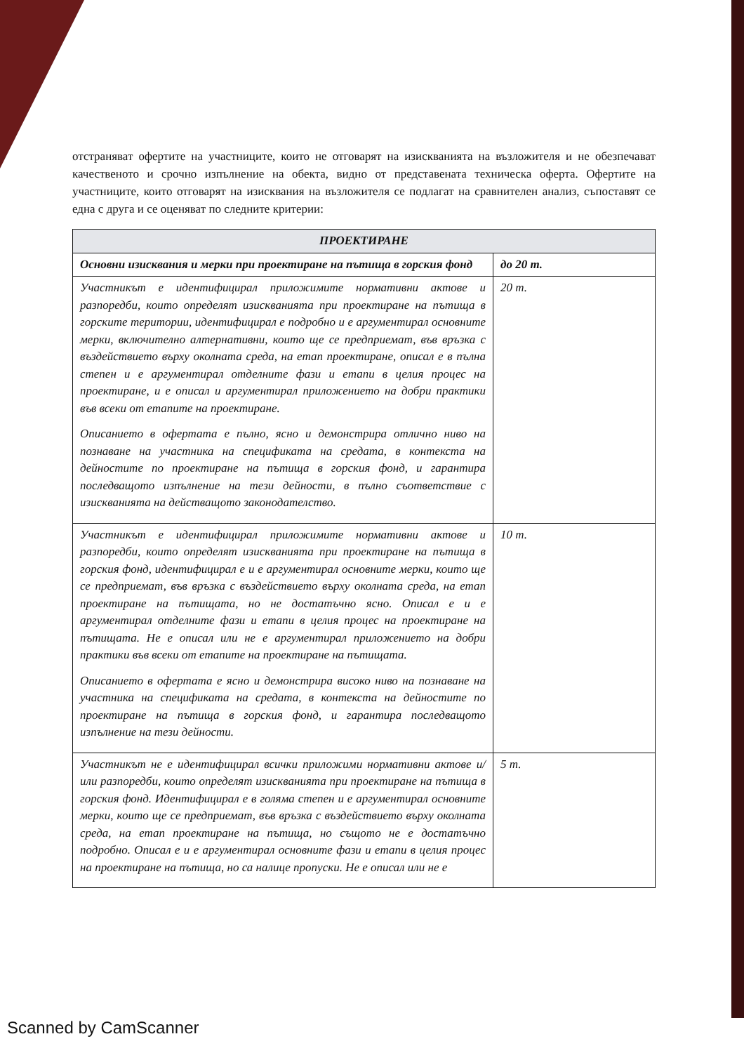отстраняват офертите на участниците, които не отговарят на изискванията на възложителя и не обезпечават качественото и срочно изпълнение на обекта, видно от представената техническа оферта. Офертите на участниците, които отговарят на изисквания на възложителя се подлагат на сравнителен анализ, съпоставят се една с друга и се оценяват по следните критерии:
| ПРОЕКТИРАНЕ | |
| Основни изисквания и мерки при проектиране на пътища в горския фонд | до 20 т. |
| Участникът е идентифицирал приложимите нормативни актове и разпоредби, които определят изискванията при проектиране на пътища в горските територии, идентифицирал е подробно и е аргументирал основните мерки, включително алтернативни, които ще се предприемат, във връзка с въздействието върху околната среда, на етап проектиране, описал е в пълна степен и е аргументирал отделните фази и етапи в целия процес на проектиране, и е описал и аргументирал приложението на добри практики във всеки от етапите на проектиране. Описанието в офертата е пълно, ясно и демонстрира отлично ниво на познаване на участника на спецификата на средата, в контекста на дейностите по проектиране на пътища в горския фонд, и гарантира последващото изпълнение на тези дейности, в пълно съответствие с изискванията на действащото законодателство. | 20 т. |
| Участникът е идентифицирал приложимите нормативни актове и разпоредби, които определят изискванията при проектиране на пътища в горския фонд, идентифицирал е и е аргументирал основните мерки, които ще се предприемат, във връзка с въздействието върху околната среда, на етап проектиране на пътищата, но не достатъчно ясно. Описал е и е аргументирал отделните фази и етапи в целия процес на проектиране на пътищата. Не е описал или не е аргументирал приложението на добри практики във всеки от етапите на проектиране на пътищата. Описанието в офертата е ясно и демонстрира високо ниво на познаване на участника на спецификата на средата, в контекста на дейностите по проектиране на пътища в горския фонд, и гарантира последващото изпълнение на тези дейности. | 10 т. |
| Участникът не е идентифицирал всички приложими нормативни актове и/или разпоредби, които определят изискванията при проектиране на пътища в горския фонд. Идентифицирал е в голяма степен и е аргументирал основните мерки, които ще се предприемат, във връзка с въздействието върху околната среда, на етап проектиране на пътища, но същото не е достатъчно подробно. Описал е и е аргументирал основните фази и етапи в целия процес на проектиране на пътища, но са налице пропуски. Не е описал или не е | 5 т. |
Scanned by CamScanner